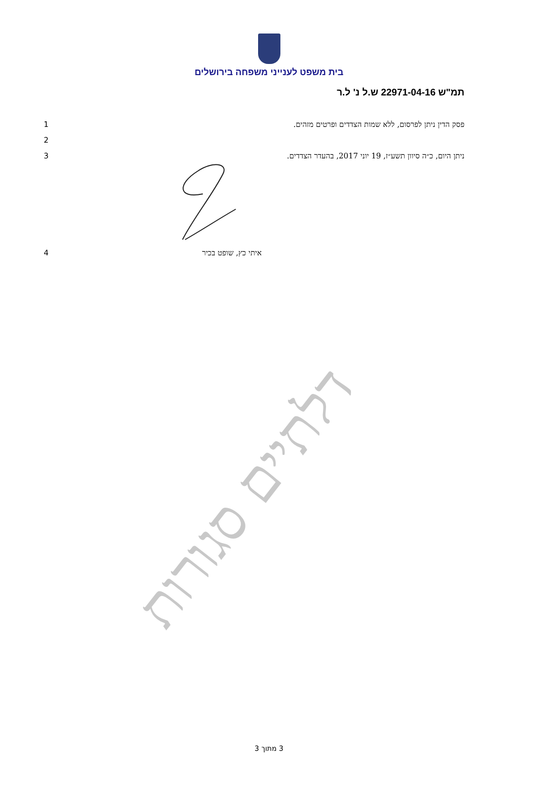בית משפט לענייני משפחה בירושלים
תמ"ש 22971-04-16 ש.ל נ' ל.ר
פסק הדין ניתן לפרסום, ללא שמות הצדדים ופרטים מזהים. 1
2
ניתן היום, כ״ה סיוון תשע״ז, 19 יוני 2017, בהעדר הצדדים. 3
איתי כץ, שופט בכיר 4
דלתיים סגורות
3 מתוך 3